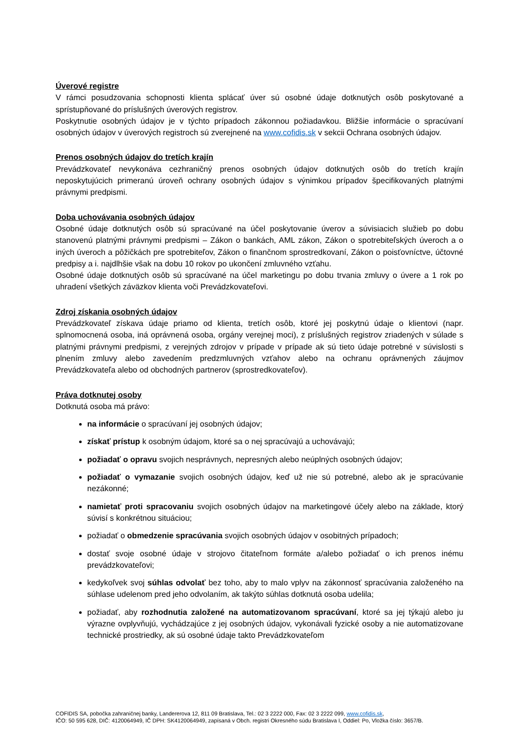Úverové registre
V rámci posudzovania schopnosti klienta splácať úver sú osobné údaje dotknutých osôb poskytované a sprístupňované do príslušných úverových registrov.
Poskytnutie osobných údajov je v týchto prípadoch zákonnou požiadavkou. Bližšie informácie o spracúvaní osobných údajov v úverových registroch sú zverejnené na www.cofidis.sk v sekcii Ochrana osobných údajov.
Prenos osobných údajov do tretích krajín
Prevádzkovateľ nevykonáva cezhraničný prenos osobných údajov dotknutých osôb do tretích krajín neposkytujúcich primeranú úroveň ochrany osobných údajov s výnimkou prípadov špecifikovaných platnými právnymi predpismi.
Doba uchovávania osobných údajov
Osobné údaje dotknutých osôb sú spracúvané na účel poskytovanie úverov a súvisiacich služieb po dobu stanovenú platnými právnymi predpismi – Zákon o bankách, AML zákon, Zákon o spotrebiteľských úveroch a o iných úveroch a pôžičkách pre spotrebiteľov, Zákon o finančnom sprostredkovaní, Zákon o poisťovníctve, účtovné predpisy a i. najdlhšie však na dobu 10 rokov po ukončení zmluvného vzťahu.
Osobné údaje dotknutých osôb sú spracúvané na účel marketingu po dobu trvania zmluvy o úvere a 1 rok po uhradení všetkých záväzkov klienta voči Prevádzkovateľovi.
Zdroj získania osobných údajov
Prevádzkovateľ získava údaje priamo od klienta, tretích osôb, ktoré jej poskytnú údaje o klientovi (napr. splnomocnená osoba, iná oprávnená osoba, orgány verejnej moci), z príslušných registrov zriadených v súlade s platnými právnymi predpismi, z verejných zdrojov v prípade v prípade ak sú tieto údaje potrebné v súvislosti s plnením zmluvy alebo zavedením predzmluvných vzťahov alebo na ochranu oprávnených záujmov Prevádzkovateľa alebo od obchodných partnerov (sprostredkovateľov).
Práva dotknutej osoby
Dotknutá osoba má právo:
na informácie o spracúvaní jej osobných údajov;
získať prístup k osobným údajom, ktoré sa o nej spracúvajú a uchovávajú;
požiadať o opravu svojich nesprávnych, nepresných alebo neúplných osobných údajov;
požiadať o vymazanie svojich osobných údajov, keď už nie sú potrebné, alebo ak je spracúvanie nezákonné;
namietať proti spracovaniu svojich osobných údajov na marketingové účely alebo na základe, ktorý súvisí s konkrétnou situáciou;
požiadať o obmedzenie spracúvania svojich osobných údajov v osobitných prípadoch;
dostať svoje osobné údaje v strojovo čitateľnom formáte a/alebo požiadať o ich prenos inému prevádzkovateľovi;
kedykoľvek svoj súhlas odvolať bez toho, aby to malo vplyv na zákonnosť spracúvania založeného na súhlase udelenom pred jeho odvolaním, ak takýto súhlas dotknutá osoba udelila;
požiadať, aby rozhodnutia založené na automatizovanom spracúvaní, ktoré sa jej týkajú alebo ju výrazne ovplyvňujú, vychádzajúce z jej osobných údajov, vykonávali fyzické osoby a nie automatizovane technické prostriedky, ak sú osobné údaje takto Prevádzkovateľom
COFIDIS SA, pobočka zahraničnej banky, Landererova 12, 811 09 Bratislava, Tel.: 02 3 2222 000, Fax: 02 3 2222 099, www.cofidis.sk,
IČO: 50 595 628, DIČ: 4120064949, IČ DPH: SK4120064949, zapísaná v Obch. registri Okresného súdu Bratislava I, Oddiel: Po, Vložka číslo: 3657/B.